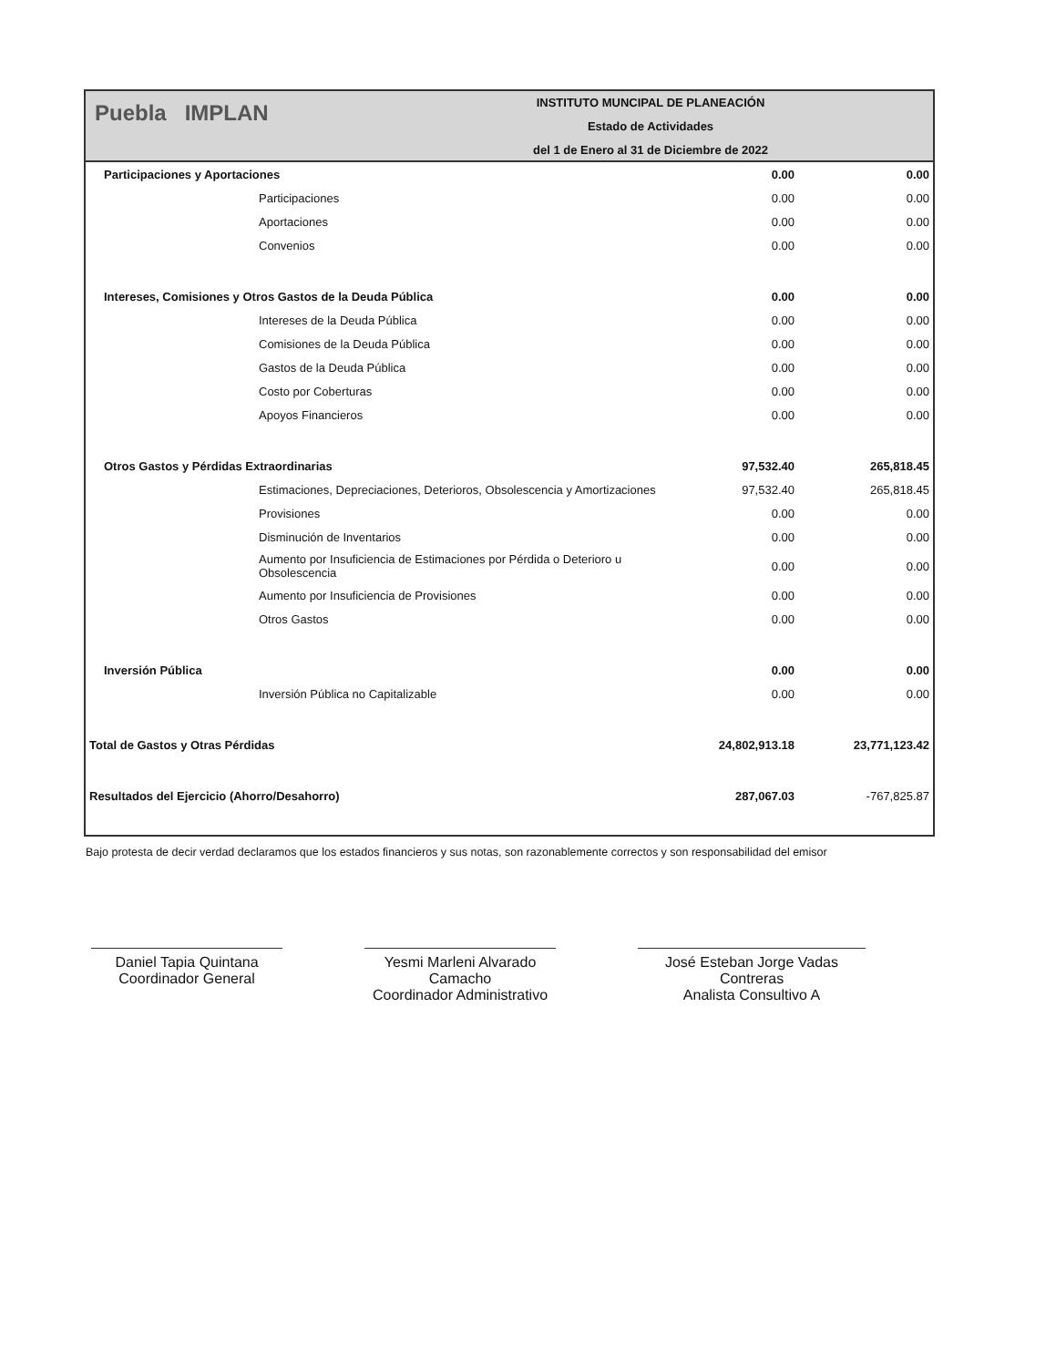Puebla IMPLAN
INSTITUTO MUNCIPAL DE PLANEACIÓN
Estado de Actividades
del 1 de Enero al 31 de Diciembre de 2022
| Participaciones y Aportaciones | 0.00 | 0.00 |
| Participaciones | 0.00 | 0.00 |
| Aportaciones | 0.00 | 0.00 |
| Convenios | 0.00 | 0.00 |
| Intereses, Comisiones y Otros Gastos de la Deuda Pública | 0.00 | 0.00 |
| Intereses de la Deuda Pública | 0.00 | 0.00 |
| Comisiones de la Deuda Pública | 0.00 | 0.00 |
| Gastos de la Deuda Pública | 0.00 | 0.00 |
| Costo por Coberturas | 0.00 | 0.00 |
| Apoyos Financieros | 0.00 | 0.00 |
| Otros Gastos y Pérdidas Extraordinarias | 97,532.40 | 265,818.45 |
| Estimaciones, Depreciaciones, Deterioros, Obsolescencia y Amortizaciones | 97,532.40 | 265,818.45 |
| Provisiones | 0.00 | 0.00 |
| Disminución de Inventarios | 0.00 | 0.00 |
| Aumento por Insuficiencia de Estimaciones por Pérdida o Deterioro u Obsolescencia | 0.00 | 0.00 |
| Aumento por Insuficiencia de Provisiones | 0.00 | 0.00 |
| Otros Gastos | 0.00 | 0.00 |
| Inversión Pública | 0.00 | 0.00 |
| Inversión Pública no Capitalizable | 0.00 | 0.00 |
| Total de Gastos y Otras Pérdidas | 24,802,913.18 | 23,771,123.42 |
| Resultados del Ejercicio (Ahorro/Desahorro) | 287,067.03 | -767,825.87 |
Bajo protesta de decir verdad declaramos que los estados financieros y sus notas, son razonablemente correctos y son responsabilidad del emisor
Daniel Tapia Quintana
Coordinador General
Yesmi Marleni Alvarado Camacho
Coordinador Administrativo
José Esteban Jorge Vadas Contreras
Analista Consultivo A